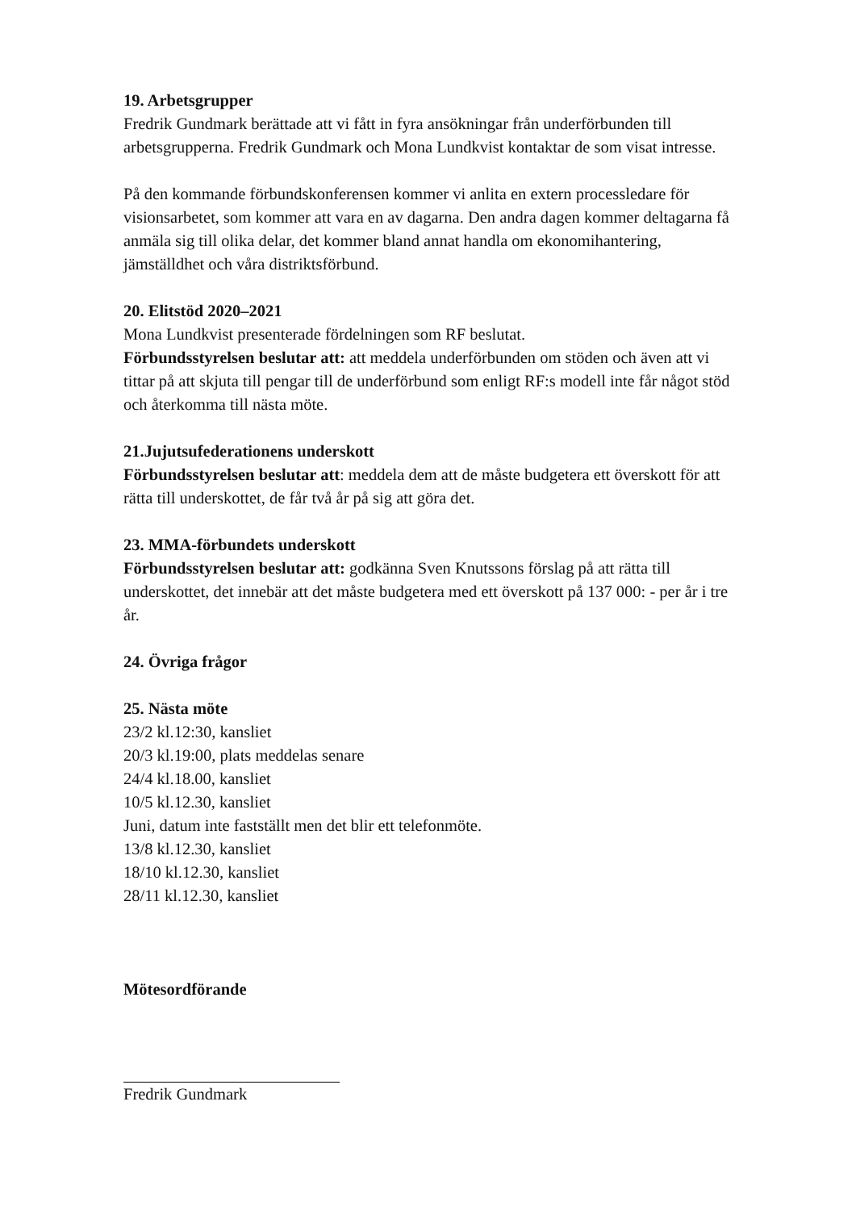19. Arbetsgrupper
Fredrik Gundmark berättade att vi fått in fyra ansökningar från underförbunden till arbetsgrupperna. Fredrik Gundmark och Mona Lundkvist kontaktar de som visat intresse.
På den kommande förbundskonferensen kommer vi anlita en extern processledare för visionsarbetet, som kommer att vara en av dagarna. Den andra dagen kommer deltagarna få anmäla sig till olika delar, det kommer bland annat handla om ekonomihantering, jämställdhet och våra distriktsförbund.
20. Elitstöd 2020–2021
Mona Lundkvist presenterade fördelningen som RF beslutat.
Förbundsstyrelsen beslutar att: att meddela underförbunden om stöden och även att vi tittar på att skjuta till pengar till de underförbund som enligt RF:s modell inte får något stöd och återkomma till nästa möte.
21.Jujutsufederationens underskott
Förbundsstyrelsen beslutar att: meddela dem att de måste budgetera ett överskott för att rätta till underskottet, de får två år på sig att göra det.
23. MMA-förbundets underskott
Förbundsstyrelsen beslutar att: godkänna Sven Knutssons förslag på att rätta till underskottet, det innebär att det måste budgetera med ett överskott på 137 000: - per år i tre år.
24. Övriga frågor
25. Nästa möte
23/2 kl.12:30, kansliet
20/3 kl.19:00, plats meddelas senare
24/4 kl.18.00, kansliet
10/5 kl.12.30, kansliet
Juni, datum inte fastställt men det blir ett telefonmöte.
13/8 kl.12.30, kansliet
18/10 kl.12.30, kansliet
28/11 kl.12.30, kansliet
Mötesordförande
Fredrik Gundmark